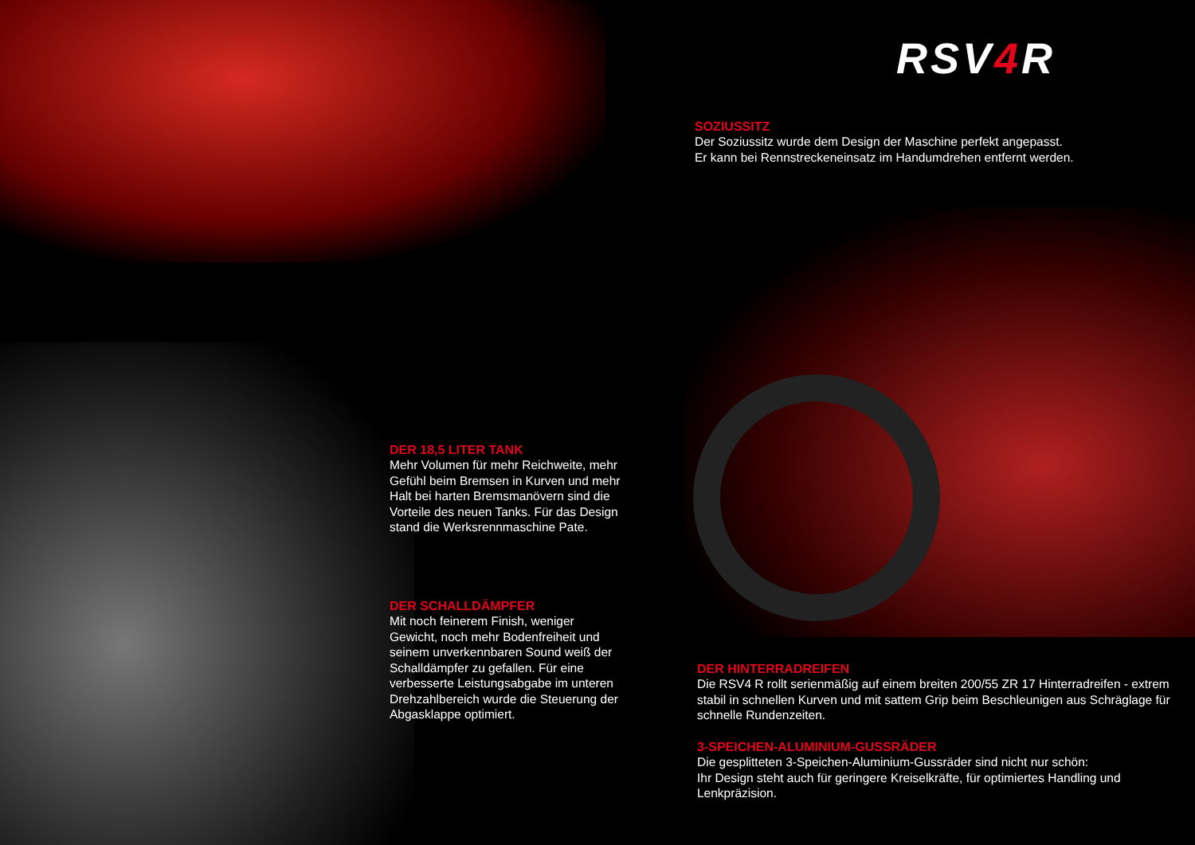RSV4 R
SOZIUSSITZ
Der Soziussitz wurde dem Design der Maschine perfekt angepasst.
Er kann bei Rennstreckeneinsatz im Handumdrehen entfernt werden.
DER 18,5 LITER TANK
Mehr Volumen für mehr Reichweite, mehr Gefühl beim Bremsen in Kurven und mehr Halt bei harten Bremsmanövern sind die Vorteile des neuen Tanks. Für das Design stand die Werksrennmaschine Pate.
DER SCHALLDÄMPFER
Mit noch feinerem Finish, weniger Gewicht, noch mehr Bodenfreiheit und seinem unverkennbaren Sound weiß der Schalldämpfer zu gefallen. Für eine verbesserte Leistungsabgabe im unteren Drehzahlbereich wurde die Steuerung der Abgasklappe optimiert.
DER HINTERRADREIFEN
Die RSV4 R rollt serienmäßig auf einem breiten 200/55 ZR 17 Hinterradreifen - extrem stabil in schnellen Kurven und mit sattem Grip beim Beschleunigen aus Schräglage für schnelle Rundenzeiten.
3-SPEICHEN-ALUMINIUM-GUSSRÄDER
Die gesplitteten 3-Speichen-Aluminium-Gussräder sind nicht nur schön:
Ihr Design steht auch für geringere Kreiselkräfte, für optimiertes Handling und Lenkpräzision.